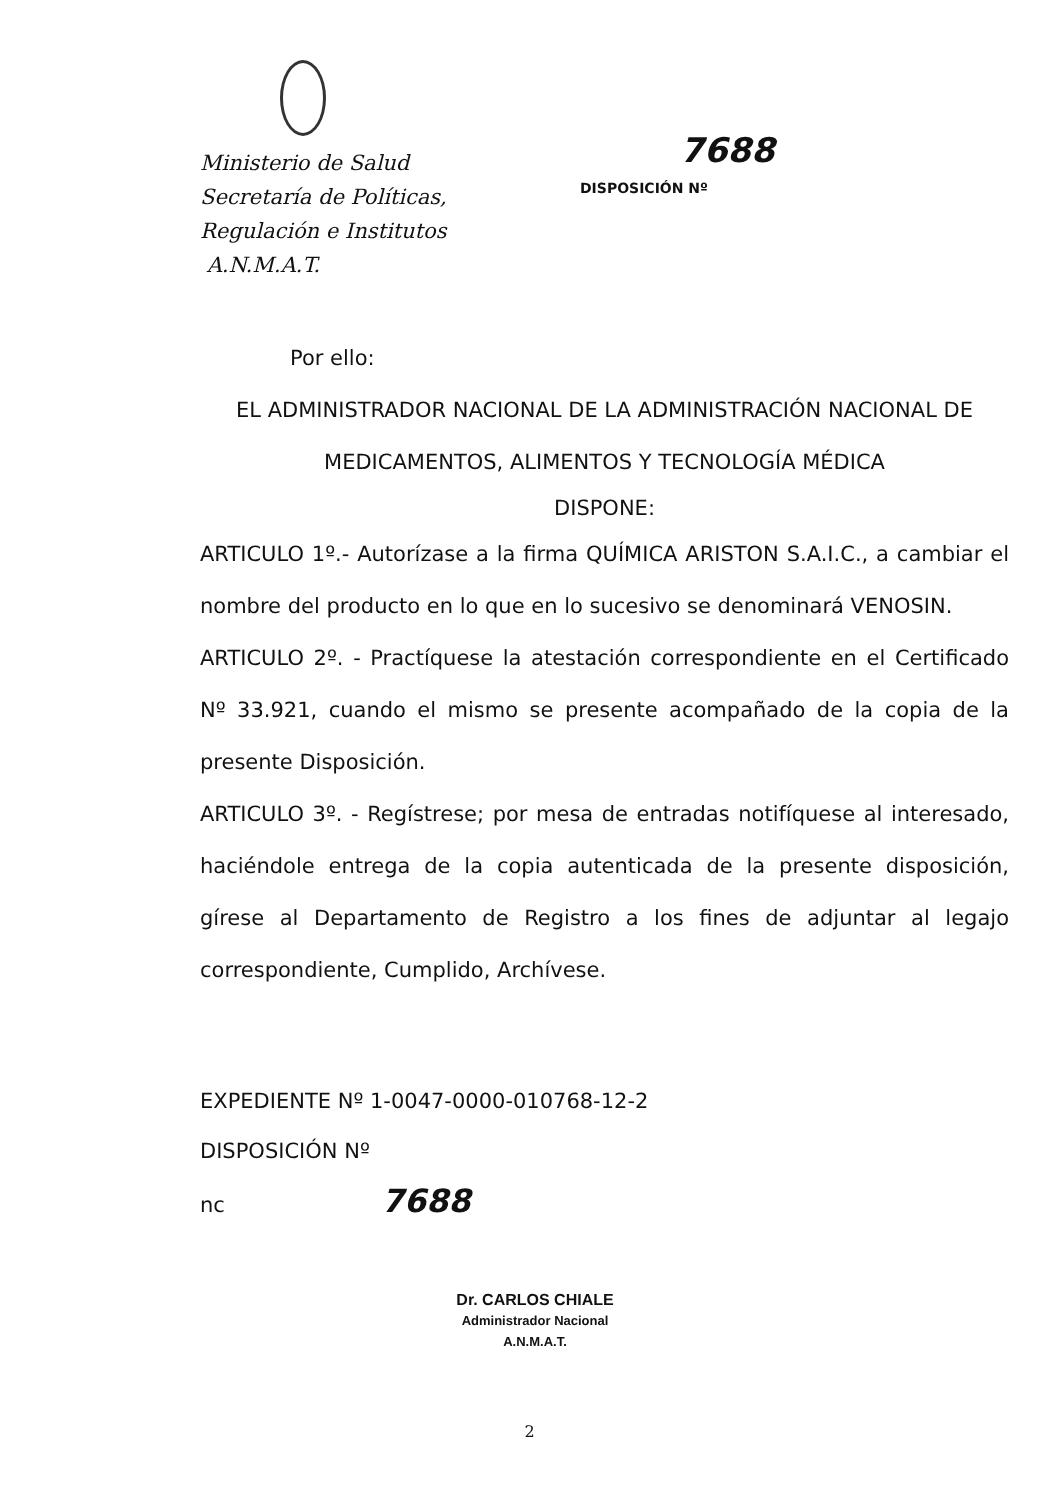Ministerio de Salud
Secretaría de Políticas,
Regulación e Institutos
A.N.M.A.T.
7688
DISPOSICIÓN Nº
Por ello:
EL ADMINISTRADOR NACIONAL DE LA ADMINISTRACIÓN NACIONAL DE MEDICAMENTOS, ALIMENTOS Y TECNOLOGÍA MÉDICA
DISPONE:
ARTICULO 1º.- Autorízase a la firma QUÍMICA ARISTON S.A.I.C., a cambiar el nombre del producto en lo que en lo sucesivo se denominará VENOSIN.
ARTICULO 2º. - Practíquese la atestación correspondiente en el Certificado Nº 33.921, cuando el mismo se presente acompañado de la copia de la presente Disposición.
ARTICULO 3º. - Regístrese; por mesa de entradas notifíquese al interesado, haciéndole entrega de la copia autenticada de la presente disposición, gírese al Departamento de Registro a los fines de adjuntar al legajo correspondiente, Cumplido, Archívese.
EXPEDIENTE Nº 1-0047-0000-010768-12-2
DISPOSICIÓN Nº
nc 7688
Dr. CARLOS CHIALE
Administrador Nacional
A.N.M.A.T.
2